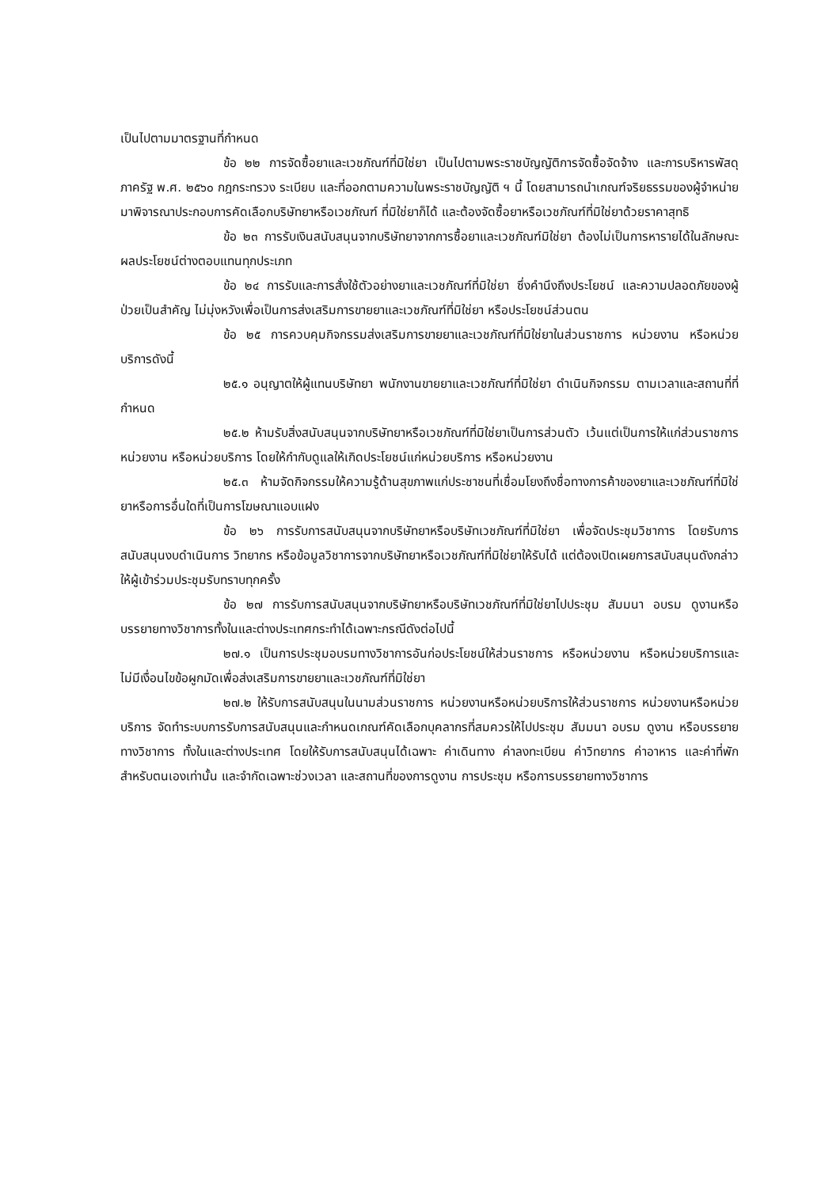เป็นไปตามมาตรฐานที่กำหนด
ข้อ ๒๒ การจัดซื้อยาและเวชภัณฑ์ที่มิใช่ยา เป็นไปตามพระราชบัญญัติการจัดซื้อจัดจ้าง และการบริหารพัสดุภาครัฐ พ.ศ. ๒๕๖๐ กฎกระทรวง ระเบียบ และที่ออกตามความในพระราชบัญญัติ ฯ นี้ โดยสามารถนำเกณฑ์จริยธรรมของผู้จำหน่ายมาพิจารณาประกอบการคัดเลือกบริษัทยาหรือเวชภัณฑ์ ที่มิใช่ยาก็ได้ และต้องจัดซื้อยาหรือเวชภัณฑ์ที่มิใช่ยาด้วยราคาสุทธิ
ข้อ ๒๓ การรับเงินสนับสนุนจากบริษัทยาจากการซื้อยาและเวชภัณฑ์มิใช่ยา ต้องไม่เป็นการหารายได้ในลักษณะผลประโยชน์ต่างตอบแทนทุกประเภท
ข้อ ๒๔ การรับและการสั่งใช้ตัวอย่างยาและเวชภัณฑ์ที่มิใช่ยา ซึ่งคำนึงถึงประโยชน์ และความปลอดภัยของผู้ป่วยเป็นสำคัญ ไม่มุ่งหวังเพื่อเป็นการส่งเสริมการขายยาและเวชภัณฑ์ที่มิใช่ยา หรือประโยชน์ส่วนตน
ข้อ ๒๕ การควบคุมกิจกรรมส่งเสริมการขายยาและเวชภัณฑ์ที่มิใช่ยาในส่วนราชการ หน่วยงาน หรือหน่วยบริการดังนี้
๒๕.๑ อนุญาตให้ผู้แทนบริษัทยา พนักงานขายยาและเวชภัณฑ์ที่มิใช่ยา ดำเนินกิจกรรม ตามเวลาและสถานที่ที่กำหนด
๒๕.๒ ห้ามรับสิ่งสนับสนุนจากบริษัทยาหรือเวชภัณฑ์ที่มิใช่ยาเป็นการส่วนตัว เว้นแต่เป็นการให้แก่ส่วนราชการ หน่วยงาน หรือหน่วยบริการ โดยให้กำกับดูแลให้เกิดประโยชน์แก่หน่วยบริการ หรือหน่วยงาน
๒๕.๓ ห้ามจัดกิจกรรมให้ความรู้ด้านสุขภาพแก่ประชาชนที่เชื่อมโยงถึงชื่อทางการค้าของยาและเวชภัณฑ์ที่มิใช่ยาหรือการอื่นใดที่เป็นการโฆษณาแอบแฝง
ข้อ ๒๖ การรับการสนับสนุนจากบริษัทยาหรือบริษัทเวชภัณฑ์ที่มิใช่ยา เพื่อจัดประชุมวิชาการ โดยรับการสนับสนุนงบดำเนินการ วิทยากร หรือข้อมูลวิชาการจากบริษัทยาหรือเวชภัณฑ์ที่มิใช่ยาให้รับได้ แต่ต้องเปิดเผยการสนับสนุนดังกล่าวให้ผู้เข้าร่วมประชุมรับทราบทุกครั้ง
ข้อ ๒๗ การรับการสนับสนุนจากบริษัทยาหรือบริษัทเวชภัณฑ์ที่มิใช่ยาไปประชุม สัมมนา อบรม ดูงานหรือบรรยายทางวิชาการทั้งในและต่างประเทศกระทำได้เฉพาะกรณีดังต่อไปนี้
๒๗.๑ เป็นการประชุมอบรมทางวิชาการอันก่อประโยชน์ให้ส่วนราชการ หรือหน่วยงาน หรือหน่วยบริการและไม่มีเงื่อนไขข้อผูกมัดเพื่อส่งเสริมการขายยาและเวชภัณฑ์ที่มิใช่ยา
๒๗.๒ ให้รับการสนับสนุนในนามส่วนราชการ หน่วยงานหรือหน่วยบริการให้ส่วนราชการ หน่วยงานหรือหน่วยบริการ จัดทำระบบการรับการสนับสนุนและกำหนดเกณฑ์คัดเลือกบุคลากรที่สมควรให้ไปประชุม สัมมนา อบรม ดูงาน หรือบรรยายทางวิชาการ ทั้งในและต่างประเทศ โดยให้รับการสนับสนุนได้เฉพาะ ค่าเดินทาง ค่าลงทะเบียน ค่าวิทยากร ค่าอาหาร และค่าที่พักสำหรับตนเองเท่านั้น และจำกัดเฉพาะช่วงเวลา และสถานที่ของการดูงาน การประชุม หรือการบรรยายทางวิชาการ